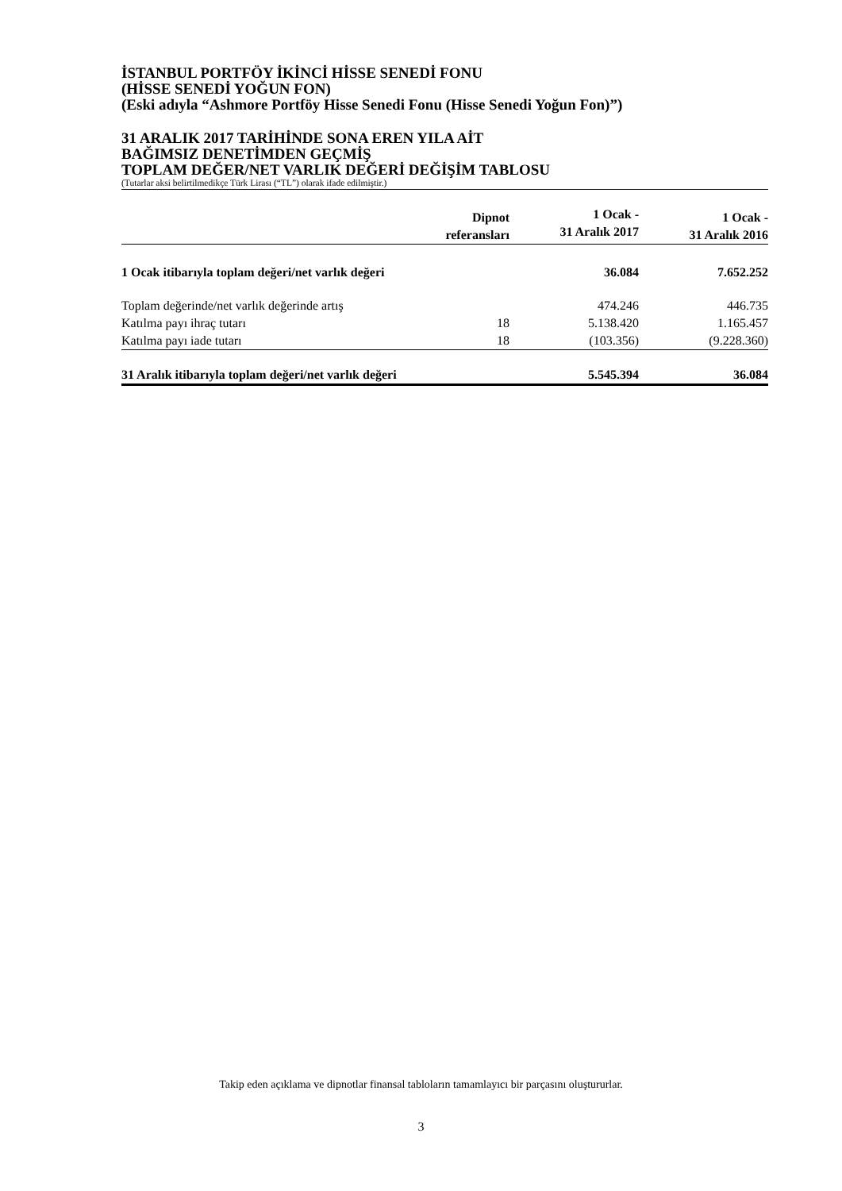İSTANBUL PORTFÖY İKİNCİ HİSSE SENEDİ FONU
(HİSSE SENEDİ YOĞUN FON)
(Eski adıyla “Ashmore Portföy Hisse Senedi Fonu (Hisse Senedi Yoğun Fon)”)
31 ARALIK 2017 TARİHİNDE SONA EREN YILA AİT
BAĞIMSIZ DENETİMDEN GEÇMİŞ
TOPLAM DEĞER/NET VARLIK DEĞERİ DEĞİŞİM TABLOSU
(Tutarlar aksi belirtilmedikçe Türk Lirası (“TL”) olarak ifade edilmiştir.)
| | Dipnot referansları | 1 Ocak - 31 Aralık 2017 | 1 Ocak - 31 Aralık 2016 |
| --- | --- | --- | --- |
| 1 Ocak itibarıyla toplam değeri/net varlık değeri | | 36.084 | 7.652.252 |
| Toplam değerinde/net varlık değerinde artış | | 474.246 | 446.735 |
| Katılma payı ihraç tutarı | 18 | 5.138.420 | 1.165.457 |
| Katılma payı iade tutarı | 18 | (103.356) | (9.228.360) |
| 31 Aralık itibarıyla toplam değeri/net varlık değeri | | 5.545.394 | 36.084 |
Takip eden açıklama ve dipnotlar finansal tabloların tamamlayıcı bir parçasını oluştururlar.
3